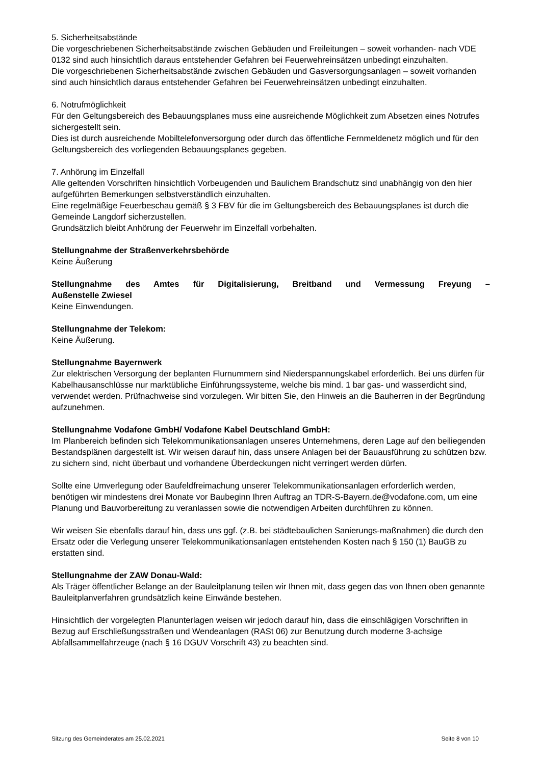5. Sicherheitsabstände
Die vorgeschriebenen Sicherheitsabstände zwischen Gebäuden und Freileitungen – soweit vorhanden- nach VDE 0132 sind auch hinsichtlich daraus entstehender Gefahren bei Feuerwehreinsätzen unbedingt einzuhalten.
Die vorgeschriebenen Sicherheitsabstände zwischen Gebäuden und Gasversorgungsanlagen – soweit vorhanden sind auch hinsichtlich daraus entstehender Gefahren bei Feuerwehreinsätzen unbedingt einzuhalten.
6. Notrufmöglichkeit
Für den Geltungsbereich des Bebauungsplanes muss eine ausreichende Möglichkeit zum Absetzen eines Notrufes sichergestellt sein.
Dies ist durch ausreichende Mobiltelefonversorgung oder durch das öffentliche Fernmeldenetz möglich und für den Geltungsbereich des vorliegenden Bebauungsplanes gegeben.
7. Anhörung im Einzelfall
Alle geltenden Vorschriften hinsichtlich Vorbeugenden und Baulichem Brandschutz sind unabhängig von den hier aufgeführten Bemerkungen selbstverständlich einzuhalten.
Eine regelmäßige Feuerbeschau gemäß § 3 FBV für die im Geltungsbereich des Bebauungsplanes ist durch die Gemeinde Langdorf sicherzustellen.
Grundsätzlich bleibt Anhörung der Feuerwehr im Einzelfall vorbehalten.
Stellungnahme der Straßenverkehrsbehörde
Keine Äußerung
Stellungnahme des Amtes für Digitalisierung, Breitband und Vermessung Freyung –
Außenstelle Zwiesel
Keine Einwendungen.
Stellungnahme der Telekom:
Keine Äußerung.
Stellungnahme Bayernwerk
Zur elektrischen Versorgung der beplanten Flurnummern sind Niederspannungskabel erforderlich. Bei uns dürfen für Kabelhausanschlüsse nur marktübliche Einführungssysteme, welche bis mind. 1 bar gas- und wasserdicht sind, verwendet werden. Prüfnachweise sind vorzulegen. Wir bitten Sie, den Hinweis an die Bauherren in der Begründung aufzunehmen.
Stellungnahme Vodafone GmbH/ Vodafone Kabel Deutschland GmbH:
Im Planbereich befinden sich Telekommunikationsanlagen unseres Unternehmens, deren Lage auf den beiliegenden Bestandsplänen dargestellt ist. Wir weisen darauf hin, dass unsere Anlagen bei der Bauausführung zu schützen bzw. zu sichern sind, nicht überbaut und vorhandene Überdeckungen nicht verringert werden dürfen.
Sollte eine Umverlegung oder Baufeldfreimachung unserer Telekommunikationsanlagen erforderlich werden, benötigen wir mindestens drei Monate vor Baubeginn Ihren Auftrag an TDR-S-Bayern.de@vodafone.com, um eine Planung und Bauvorbereitung zu veranlassen sowie die notwendigen Arbeiten durchführen zu können.
Wir weisen Sie ebenfalls darauf hin, dass uns ggf. (z.B. bei städtebaulichen Sanierungs-maßnahmen) die durch den Ersatz oder die Verlegung unserer Telekommunikationsanlagen entstehenden Kosten nach § 150 (1) BauGB zu erstatten sind.
Stellungnahme der ZAW Donau-Wald:
Als Träger öffentlicher Belange an der Bauleitplanung teilen wir Ihnen mit, dass gegen das von Ihnen oben genannte Bauleitplanverfahren grundsätzlich keine Einwände bestehen.
Hinsichtlich der vorgelegten Planunterlagen weisen wir jedoch darauf hin, dass die einschlägigen Vorschriften in Bezug auf Erschließungsstraßen und Wendeanlagen (RASt 06) zur Benutzung durch moderne 3-achsige Abfallsammelfahrzeuge (nach § 16 DGUV Vorschrift 43) zu beachten sind.
Sitzung des Gemeinderates am 25.02.2021 Seite 8 von 10